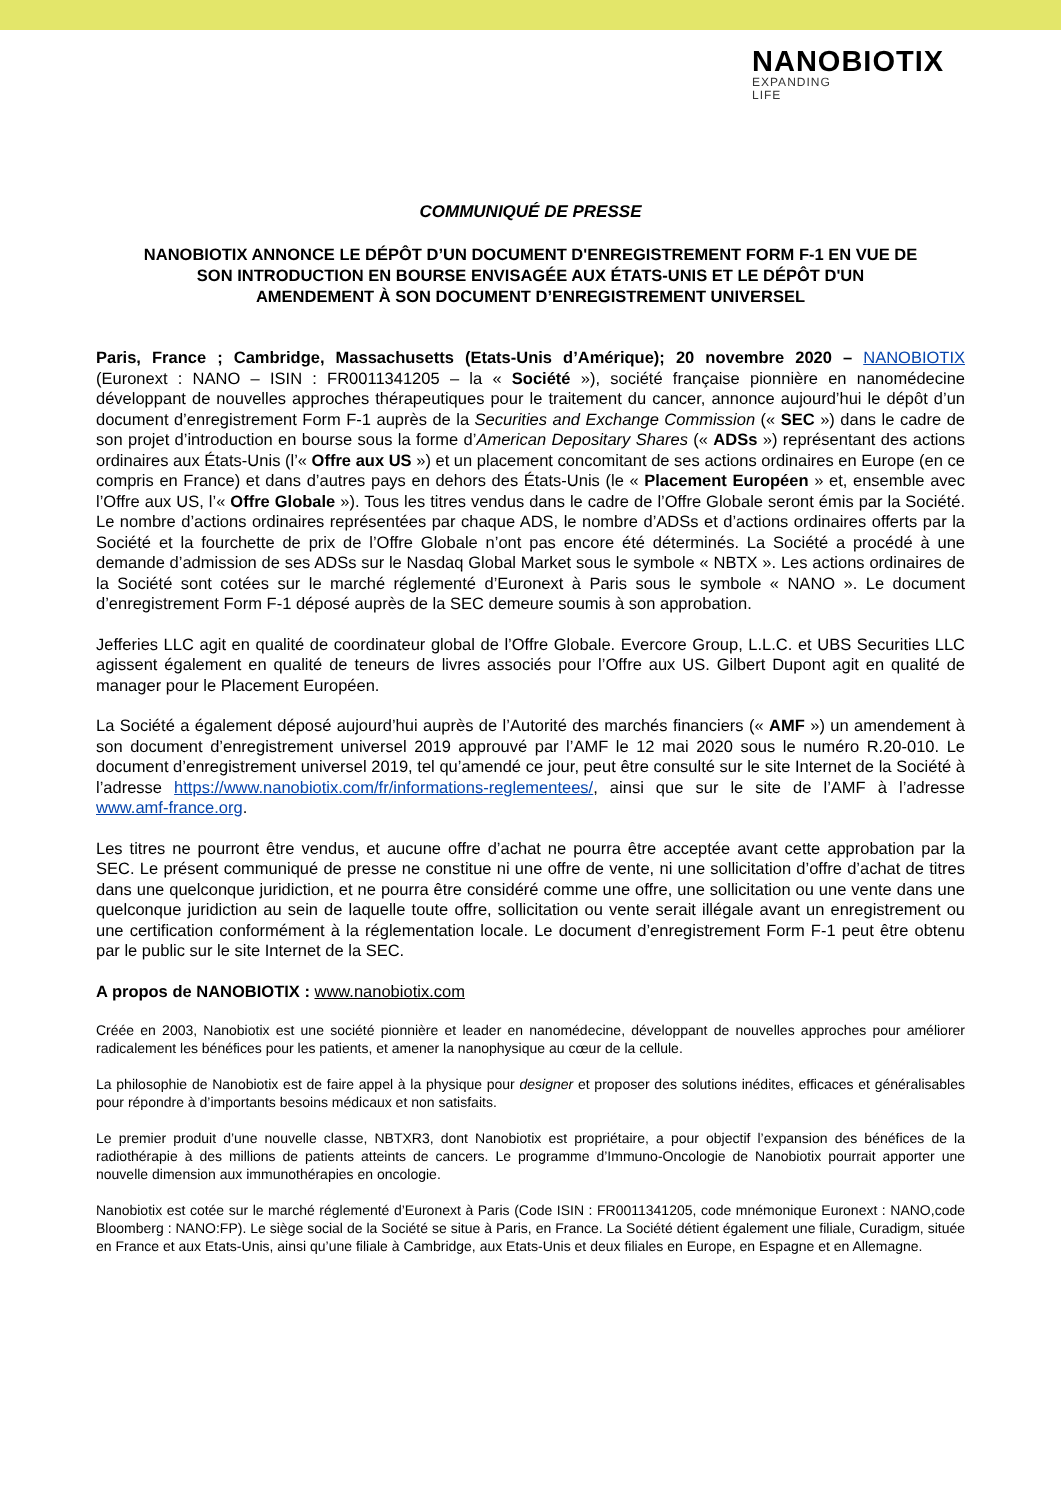NANOBIOTIX
EXPANDING
LIFE
COMMUNIQUÉ DE PRESSE
NANOBIOTIX ANNONCE LE DÉPÔT D’UN DOCUMENT D'ENREGISTREMENT FORM F-1 EN VUE DE SON INTRODUCTION EN BOURSE ENVISAGÉE AUX ÉTATS-UNIS ET LE DÉPÔT D'UN AMENDEMENT À SON DOCUMENT D’ENREGISTREMENT UNIVERSEL
Paris, France ; Cambridge, Massachusetts (Etats-Unis d’Amérique); 20 novembre 2020 – NANOBIOTIX (Euronext : NANO – ISIN : FR0011341205 – la « Société »), société française pionnière en nanomédecine développant de nouvelles approches thérapeutiques pour le traitement du cancer, annonce aujourd’hui le dépôt d’un document d’enregistrement Form F-1 auprès de la Securities and Exchange Commission (« SEC ») dans le cadre de son projet d’introduction en bourse sous la forme d’American Depositary Shares (« ADSs ») représentant des actions ordinaires aux États-Unis (l’« Offre aux US ») et un placement concomitant de ses actions ordinaires en Europe (en ce compris en France) et dans d’autres pays en dehors des États-Unis (le « Placement Européen » et, ensemble avec l’Offre aux US, l’« Offre Globale »). Tous les titres vendus dans le cadre de l’Offre Globale seront émis par la Société. Le nombre d’actions ordinaires représentées par chaque ADS, le nombre d’ADSs et d’actions ordinaires offerts par la Société et la fourchette de prix de l’Offre Globale n’ont pas encore été déterminés. La Société a procédé à une demande d’admission de ses ADSs sur le Nasdaq Global Market sous le symbole « NBTX ». Les actions ordinaires de la Société sont cotées sur le marché réglementé d’Euronext à Paris sous le symbole « NANO ». Le document d’enregistrement Form F-1 déposé auprès de la SEC demeure soumis à son approbation.
Jefferies LLC agit en qualité de coordinateur global de l’Offre Globale. Evercore Group, L.L.C. et UBS Securities LLC agissent également en qualité de teneurs de livres associés pour l’Offre aux US. Gilbert Dupont agit en qualité de manager pour le Placement Européen.
La Société a également déposé aujourd’hui auprès de l’Autorité des marchés financiers (« AMF ») un amendement à son document d’enregistrement universel 2019 approuvé par l’AMF le 12 mai 2020 sous le numéro R.20-010. Le document d’enregistrement universel 2019, tel qu’amendé ce jour, peut être consulté sur le site Internet de la Société à l’adresse https://www.nanobiotix.com/fr/informations-reglementees/, ainsi que sur le site de l’AMF à l’adresse www.amf-france.org.
Les titres ne pourront être vendus, et aucune offre d’achat ne pourra être acceptée avant cette approbation par la SEC. Le présent communiqué de presse ne constitue ni une offre de vente, ni une sollicitation d’offre d’achat de titres dans une quelconque juridiction, et ne pourra être considéré comme une offre, une sollicitation ou une vente dans une quelconque juridiction au sein de laquelle toute offre, sollicitation ou vente serait illégale avant un enregistrement ou une certification conformément à la réglementation locale. Le document d’enregistrement Form F-1 peut être obtenu par le public sur le site Internet de la SEC.
A propos de NANOBIOTIX : www.nanobiotix.com
Créée en 2003, Nanobiotix est une société pionnière et leader en nanomédecine, développant de nouvelles approches pour améliorer radicalement les bénéfices pour les patients, et amener la nanophysique au cœur de la cellule.
La philosophie de Nanobiotix est de faire appel à la physique pour designer et proposer des solutions inédites, efficaces et généralisables pour répondre à d’importants besoins médicaux et non satisfaits.
Le premier produit d’une nouvelle classe, NBTXR3, dont Nanobiotix est propriétaire, a pour objectif l’expansion des bénéfices de la radiothérapie à des millions de patients atteints de cancers. Le programme d’Immuno-Oncologie de Nanobiotix pourrait apporter une nouvelle dimension aux immunothérapies en oncologie.
Nanobiotix est cotée sur le marché réglementé d’Euronext à Paris (Code ISIN : FR0011341205, code mnémonique Euronext : NANO,code Bloomberg : NANO:FP). Le siège social de la Société se situe à Paris, en France. La Société détient également une filiale, Curadigm, située en France et aux Etats-Unis, ainsi qu’une filiale à Cambridge, aux Etats-Unis et deux filiales en Europe, en Espagne et en Allemagne.